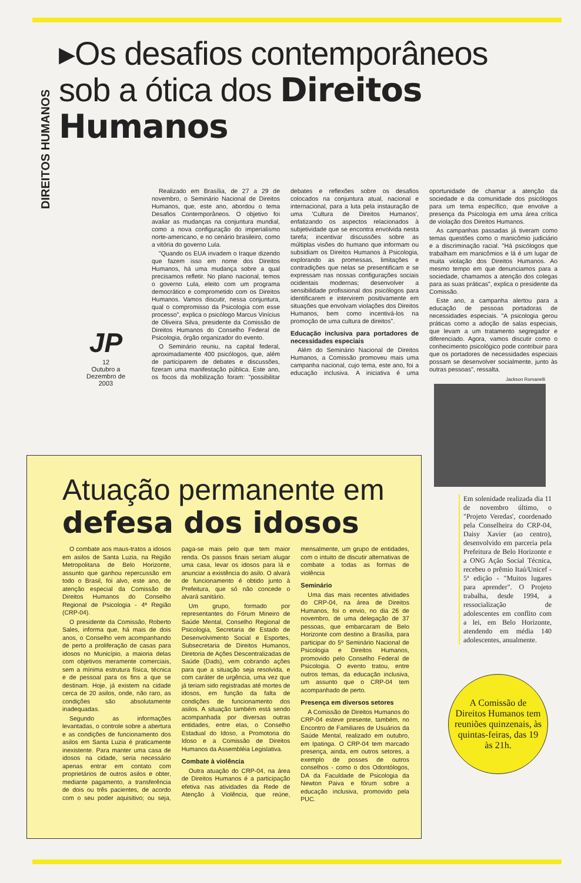DIREITOS HUMANOS
▸Os desafios contemporâneos
sob a ótica dos Direitos
Humanos
JP
12
Outubro a
Dezembro de 2003
Realizado em Brasília, de 27 a 29 de novembro, o Seminário Nacional de Direitos Humanos, que, este ano, abordou o tema Desafios Contemporâneos. O objetivo foi avaliar as mudanças na conjuntura mundial, como a nova configuração do imperialismo norte-americano, e no cenário brasileiro, como a vitória do governo Lula.
"Quando os EUA invadem o Iraque dizendo que fazem isso em nome dos Direitos Humanos, há uma mudança sobre a qual precisamos refletir. No plano nacional, temos o governo Lula, eleito com um programa democrático e comprometido com os Direitos Humanos. Vamos discutir, nessa conjuntura, qual o compromisso da Psicologia com esse processo", explica o psicólogo Marcus Vinícius de Oliveira Silva, presidente da Comissão de Direitos Humanos do Conselho Federal de Psicologia, órgão organizador do evento.
O Seminário reuniu, na capital federal, aproximadamente 400 psicólogos, que, além de participarem de debates e discussões, fizeram uma manifestação pública. Este ano, os focos da mobilização foram: "possibilitar debates e reflexões sobre os desafios colocados na conjuntura atual, nacional e internacional, para a luta pela instauração de uma 'Cultura de Direitos Humanos', enfatizando os aspectos relacionados à subjetividade que se encontra envolvida nesta tarefa; incentivar discussões sobre as múltiplas visões do humano que informam ou subsidiam os Direitos Humanos à Psicologia, explorando as promessas, limitações e contradições que nelas se presentificam e se expressam nas nossas configurações sociais ocidentais modernas; desenvolver a sensibilidade profissional dos psicólogos para identificarem e intervirem positivamente em situações que envolvam violações dos Direitos Humanos, bem como incentivá-los na promoção de uma cultura de direitos".
Educação inclusiva para portadores de necessidades especiais
Além do Seminário Nacional de Direitos Humanos, a Comissão promoveu mais uma campanha nacional, cujo tema, este ano, foi a educação inclusiva. A iniciativa é uma oportunidade de chamar a atenção da sociedade e da comunidade dos psicólogos para um tema específico, que envolve a presença da Psicologia em uma área crítica de violação dos Direitos Humanos.
As campanhas passadas já tiveram como temas questões como o manicômio judiciário e a discriminação racial. "Há psicólogos que trabalham em manicômios e lá é um lugar de muita violação dos Direitos Humanos. Ao mesmo tempo em que denunciamos para a sociedade, chamamos a atenção dos colegas para as suas práticas", explica o presidente da Comissão.
Este ano, a campanha alertou para a educação de pessoas portadoras de necessidades especiais. "A psicologia gerou práticas como a adoção de salas especiais, que levam a um tratamento segregador e diferenciado. Agora, vamos discutir como o conhecimento psicológico pode contribuir para que os portadores de necessidades especiais possam se desenvolver socialmente, junto às outras pessoas", ressalta.
Jackson Romanelli
Em solenidade realizada dia 11 de novembro último, o "Projeto Veredas', coordenado pela Conselheira do CRP-04, Daisy Xavier (ao centro), desenvolvido em parceria pela Prefeitura de Belo Horizonte e a ONG Ação Social Técnica, recebeu o prêmio Itaú/Unicef - 5ª edição - "Muitos lugares para aprender". O Projeto trabalha, desde 1994, a ressocialização de adolescentes em conflito com a lei, em Belo Horizonte, atendendo em média 140 adolescentes, anualmente.
Atuação permanente em
defesa dos idosos
O combate aos maus-tratos a idosos em asilos de Santa Luzia, na Região Metropolitana de Belo Horizonte, assunto que ganhou repercussão em todo o Brasil, foi alvo, este ano, de atenção especial da Comissão de Direitos Humanos do Conselho Regional de Psicologia - 4ª Região (CRP-04).
O presidente da Comissão, Roberto Sales, informa que, há mais de dois anos, o Conselho vem acompanhando de perto a proliferação de casas para idosos no Município, a maioria delas com objetivos meramente comerciais, sem a mínima estrutura física, técnica e de pessoal para os fins a que se destinam. Hoje, já existem na cidade cerca de 20 asilos, onde, não raro, as condições são absolutamente inadequadas.
Segundo as informações levantadas, o controle sobre a abertura e as condições de funcionamento dos asilos em Santa Luzia é praticamente inexistente. Para manter uma casa de idosos na cidade, seria necessário apenas entrar em contato com proprietários de outros asilos e obter, mediante pagamento, a transferência de dois ou três pacientes, de acordo com o seu poder aquisitivo; ou seja, paga-se mais pelo que tem maior renda. Os passos finais seriam alugar uma casa, levar os idosos para lá e anunciar a existência do asilo. O alvará de funcionamento é obtido junto à Prefeitura, que só não concede o alvará sanitário.
Um grupo, formado por representantes do Fórum Mineiro de Saúde Mental, Conselho Regional de Psicologia, Secretaria de Estado de Desenvolvimento Social e Esportes, Subsecretaria de Direitos Humanos, Diretoria de Ações Descentralizadas de Saúde (Dads), vem cobrando ações para que a situação seja resolvida, e com caráter de urgência, uma vez que já teriam sido registradas até mortes de idosos, em função da falta de condições de funcionamento dos asilos. A situação também está sendo acompanhada por diversas outras entidades, entre elas, o Conselho Estadual do Idoso, a Promotoria do Idoso e a Comissão de Direitos Humanos da Assembléia Legislativa.
Combate à violência
Outra atuação do CRP-04, na área de Direitos Humanos é a participação efetiva nas atividades da Rede de Atenção à Violência, que reúne, mensalmente, um grupo de entidades, com o intuito de discutir alternativas de combate a todas as formas de violência
Seminário
Uma das mais recentes atividades do CRP-04, na área de Direitos Humanos, foi o envio, no dia 26 de novembro, de uma delegação de 37 pessoas, que embarcaram de Belo Horizonte com destino a Brasília, para participar do 5º Seminário Nacional de Psicologia e Direitos Humanos, promovido pelo Conselho Federal de Psicologia. O evento tratou, entre outros temas, da educação inclusiva, um assunto que o CRP-04 tem acompanhado de perto.
Presença em diversos setores
A Comissão de Direitos Humanos do CRP-04 esteve presente, também, no Encontro de Familiares de Usuários da Saúde Mental, realizado em outubro, em Ipatinga. O CRP-04 tem marcado presença, ainda, em outros setores, a exemplo de posses de outros conselhos - como o dos Odontólogos, DA da Faculdade de Psicologia da Newton Paiva e fórum sobre a educação inclusiva, promovido pela PUC.
A Comissão de Direitos Humanos tem reuniões quinzenais, às quintas-feiras, das 19 às 21h.